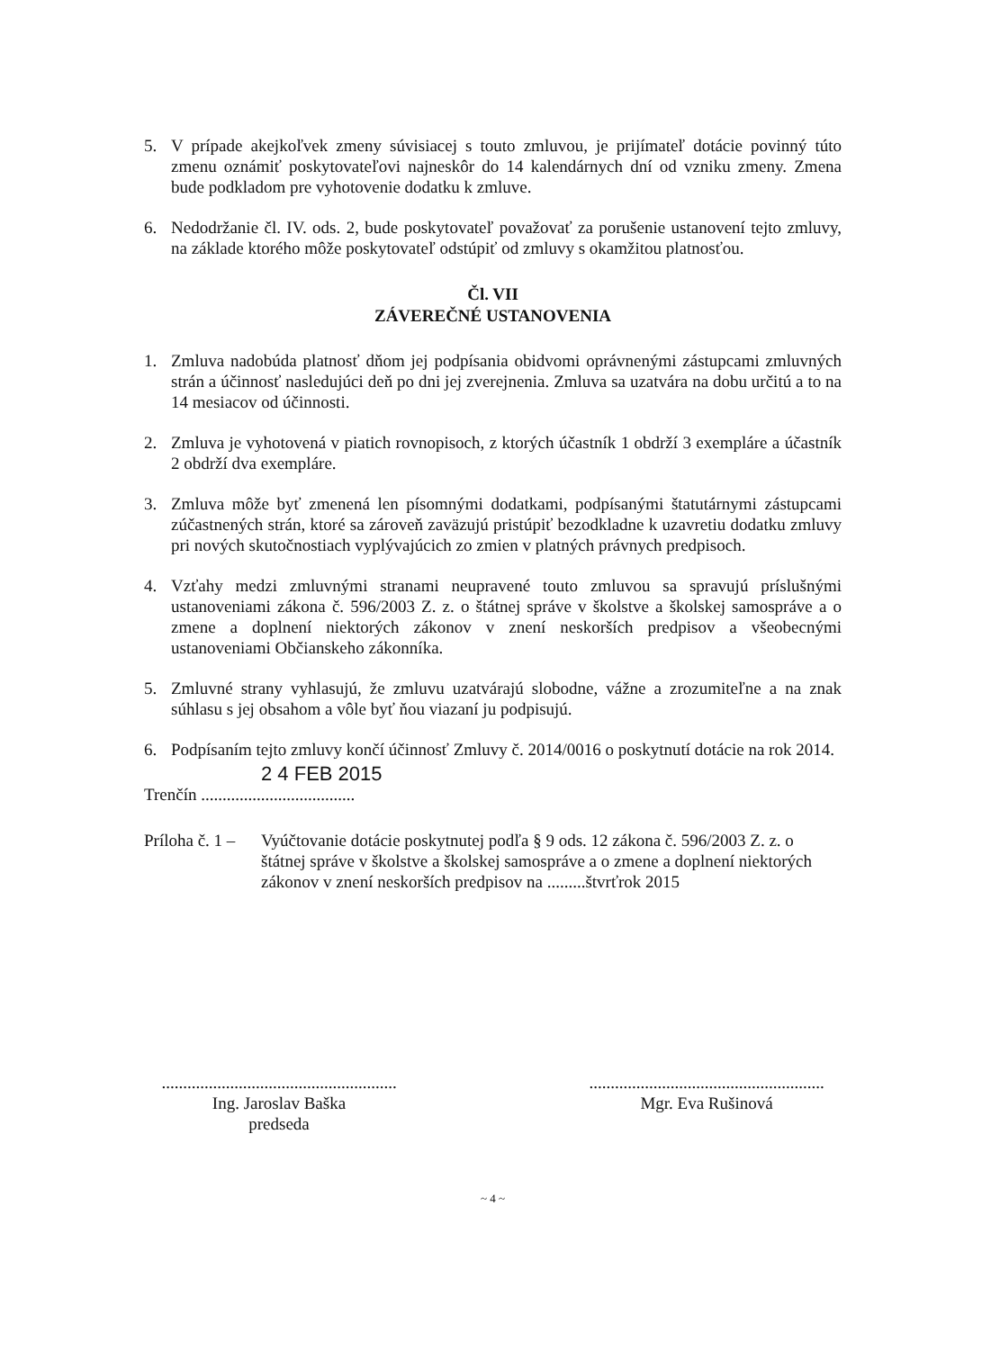5. V prípade akejkoľvek zmeny súvisiacej s touto zmluvou, je prijímateľ dotácie povinný túto zmenu oznámiť poskytovateľovi najneskôr do 14 kalendárnych dní od vzniku zmeny. Zmena bude podkladom pre vyhotovenie dodatku k zmluve.
6. Nedodržanie čl. IV. ods. 2, bude poskytovateľ považovať za porušenie ustanovení tejto zmluvy, na základe ktorého môže poskytovateľ odstúpiť od zmluvy s okamžitou platnosťou.
Čl. VII
ZÁVEREČNÉ USTANOVENIA
1. Zmluva nadobúda platnosť dňom jej podpísania obidvomi oprávnenými zástupcami zmluvných strán a účinnosť nasledujúci deň po dni jej zverejnenia. Zmluva sa uzatvára na dobu určitú a to na 14 mesiacov od účinnosti.
2. Zmluva je vyhotovená v piatich rovnopisoch, z ktorých účastník 1 obdrží 3 exempláre a účastník 2 obdrží dva exempláre.
3. Zmluva môže byť zmenená len písomnými dodatkami, podpísanými štatutárnymi zástupcami zúčastnených strán, ktoré sa zároveň zaväzujú pristúpiť bezodkladne k uzavretiu dodatku zmluvy pri nových skutočnostiach vyplývajúcich zo zmien v platných právnych predpisoch.
4. Vzťahy medzi zmluvnými stranami neupravené touto zmluvou sa spravujú príslušnými ustanoveniami zákona č. 596/2003 Z. z. o štátnej správe v školstve a školskej samospráve a o zmene a doplnení niektorých zákonov v znení neskorších predpisov a všeobecnými ustanoveniami Občianskeho zákonníka.
5. Zmluvné strany vyhlasujú, že zmluvu uzatvárajú slobodne, vážne a zrozumiteľne a na znak súhlasu s jej obsahom a vôle byť ňou viazaní ju podpisujú.
6. Podpísaním tejto zmluvy končí účinnosť Zmluvy č. 2014/0016 o poskytnutí dotácie na rok 2014.
2 4 FEB 2015
Trenčín ....................................
Príloha č. 1 – Vyúčtovanie dotácie poskytnutej podľa § 9 ods. 12 zákona č. 596/2003 Z. z. o štátnej správe v školstve a školskej samospráve a o zmene a doplnení niektorých zákonov v znení neskorších predpisov na .........štvrťrok 2015
.......................................................
Ing. Jaroslav Baška
predseda
.......................................................
Mgr. Eva Rušinová
~ 4 ~